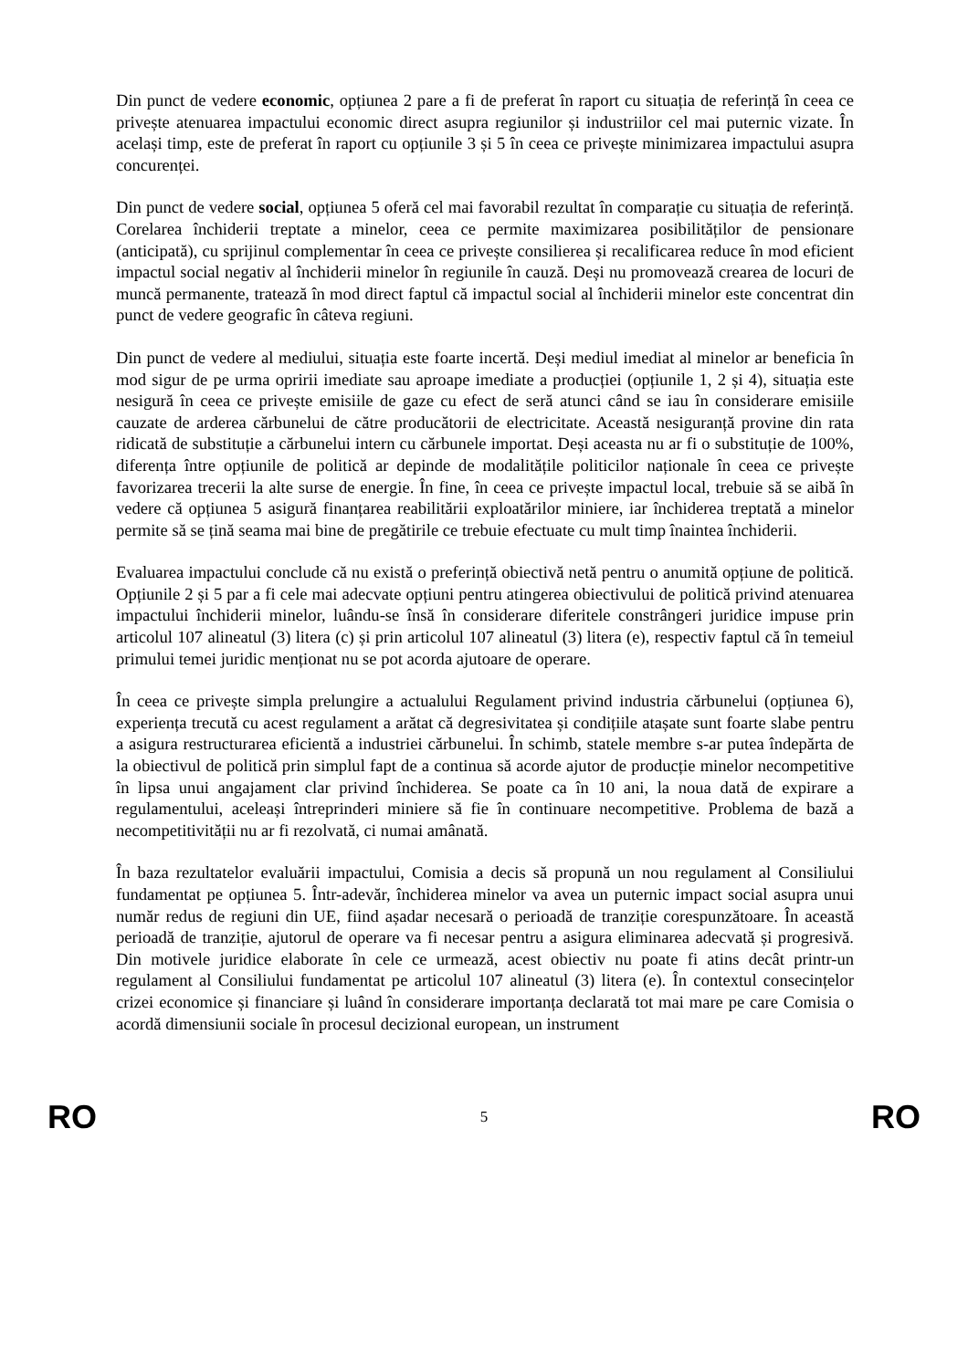Din punct de vedere economic, opțiunea 2 pare a fi de preferat în raport cu situația de referință în ceea ce privește atenuarea impactului economic direct asupra regiunilor și industriilor cel mai puternic vizate. În același timp, este de preferat în raport cu opțiunile 3 și 5 în ceea ce privește minimizarea impactului asupra concurenței.
Din punct de vedere social, opțiunea 5 oferă cel mai favorabil rezultat în comparație cu situația de referință. Corelarea închiderii treptate a minelor, ceea ce permite maximizarea posibilităților de pensionare (anticipată), cu sprijinul complementar în ceea ce privește consilierea și recalificarea reduce în mod eficient impactul social negativ al închiderii minelor în regiunile în cauză. Deși nu promovează crearea de locuri de muncă permanente, tratează în mod direct faptul că impactul social al închiderii minelor este concentrat din punct de vedere geografic în câteva regiuni.
Din punct de vedere al mediului, situația este foarte incertă. Deși mediul imediat al minelor ar beneficia în mod sigur de pe urma opririi imediate sau aproape imediate a producției (opțiunile 1, 2 și 4), situația este nesigură în ceea ce privește emisiile de gaze cu efect de seră atunci când se iau în considerare emisiile cauzate de arderea cărbunelui de către producătorii de electricitate. Această nesiguranță provine din rata ridicată de substituție a cărbunelui intern cu cărbunele importat. Deși aceasta nu ar fi o substituție de 100%, diferența între opțiunile de politică ar depinde de modalitățile politicilor naționale în ceea ce privește favorizarea trecerii la alte surse de energie. În fine, în ceea ce privește impactul local, trebuie să se aibă în vedere că opțiunea 5 asigură finanțarea reabilitării exploatărilor miniere, iar închiderea treptată a minelor permite să se țină seama mai bine de pregătirile ce trebuie efectuate cu mult timp înaintea închiderii.
Evaluarea impactului conclude că nu există o preferință obiectivă netă pentru o anumită opțiune de politică. Opțiunile 2 și 5 par a fi cele mai adecvate opțiuni pentru atingerea obiectivului de politică privind atenuarea impactului închiderii minelor, luându-se însă în considerare diferitele constrângeri juridice impuse prin articolul 107 alineatul (3) litera (c) și prin articolul 107 alineatul (3) litera (e), respectiv faptul că în temeiul primului temei juridic menționat nu se pot acorda ajutoare de operare.
În ceea ce privește simpla prelungire a actualului Regulament privind industria cărbunelui (opțiunea 6), experiența trecută cu acest regulament a arătat că degresivitatea și condițiile atașate sunt foarte slabe pentru a asigura restructurarea eficientă a industriei cărbunelui. În schimb, statele membre s-ar putea îndepărta de la obiectivul de politică prin simplul fapt de a continua să acorde ajutor de producție minelor necompetitive în lipsa unui angajament clar privind închiderea. Se poate ca în 10 ani, la noua dată de expirare a regulamentului, aceleași întreprinderi miniere să fie în continuare necompetitive. Problema de bază a necompetitivității nu ar fi rezolvată, ci numai amânată.
În baza rezultatelor evaluării impactului, Comisia a decis să propună un nou regulament al Consiliului fundamentat pe opțiunea 5. Într-adevăr, închiderea minelor va avea un puternic impact social asupra unui număr redus de regiuni din UE, fiind așadar necesară o perioadă de tranziție corespunzătoare. În această perioadă de tranziție, ajutorul de operare va fi necesar pentru a asigura eliminarea adecvată și progresivă. Din motivele juridice elaborate în cele ce urmează, acest obiectiv nu poate fi atins decât printr-un regulament al Consiliului fundamentat pe articolul 107 alineatul (3) litera (e). În contextul consecințelor crizei economice și financiare și luând în considerare importanța declarată tot mai mare pe care Comisia o acordă dimensiunii sociale în procesul decizional european, un instrument
RO 5 RO